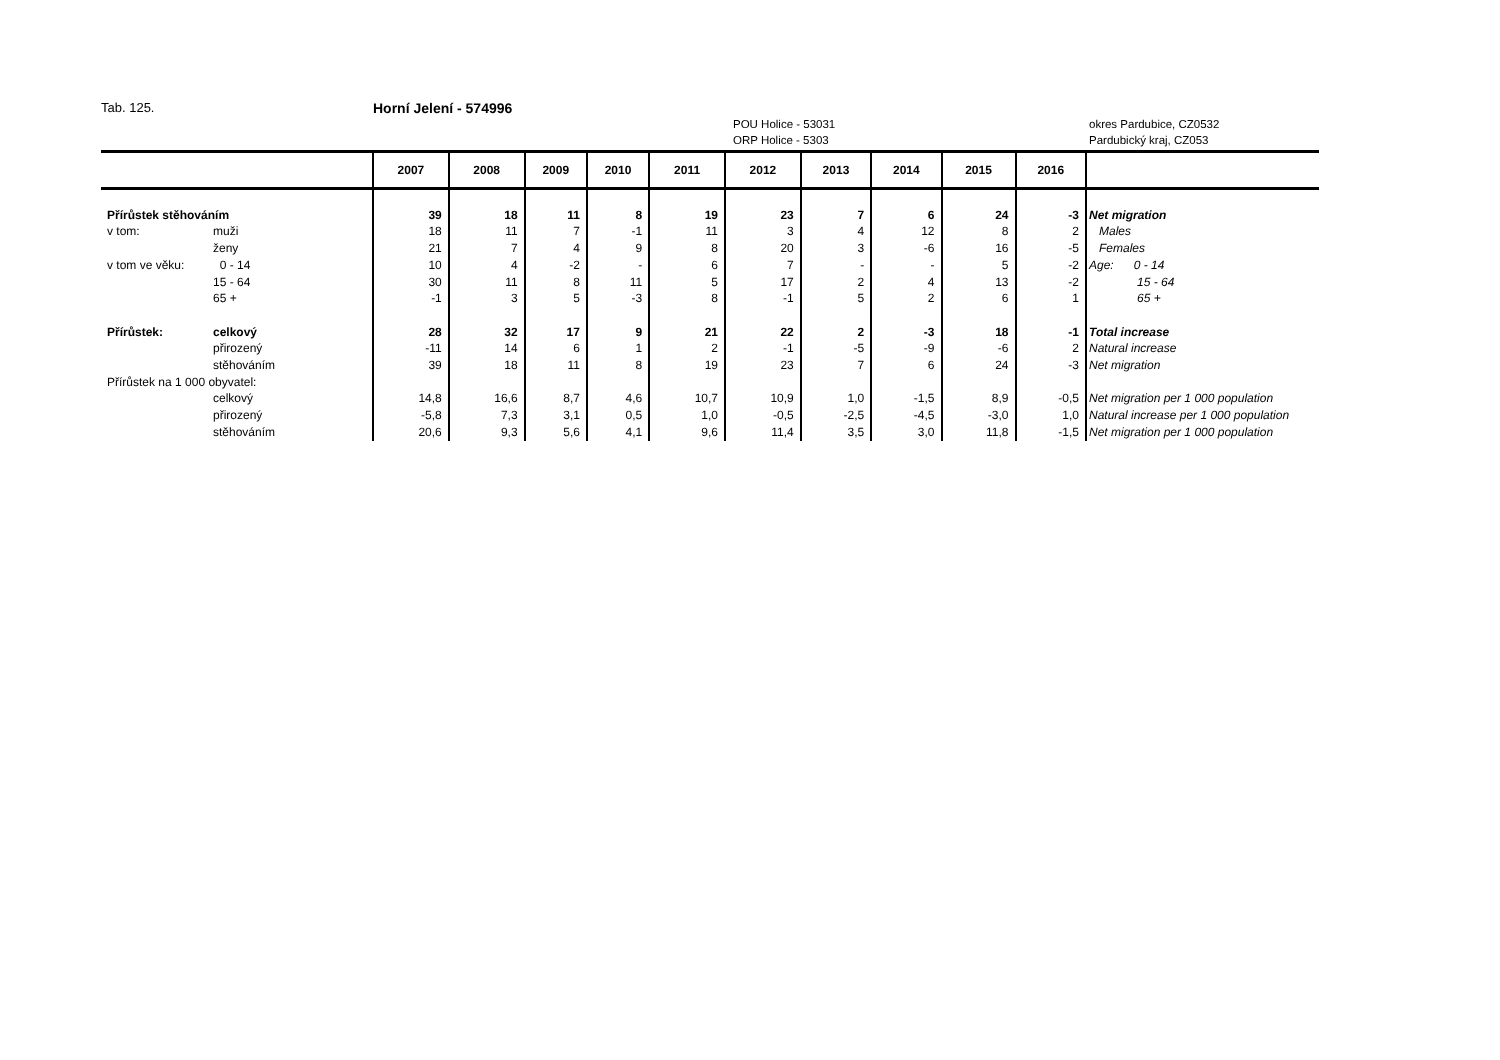Tab. 125. Horní Jelení - 574996
POU Holice - 53031
ORP Holice - 5303
okres Pardubice, CZ0532
Pardubický kraj, CZ053
| | | 2007 | 2008 | 2009 | 2010 | 2011 | 2012 | 2013 | 2014 | 2015 | 2016 | |
| --- | --- | --- | --- | --- | --- | --- | --- | --- | --- | --- | --- | --- |
| Přírůstek stěhováním | | 39 | 18 | 11 | 8 | 19 | 23 | 7 | 6 | 24 | -3 | Net migration |
| v tom: | muži | 18 | 11 | 7 | -1 | 11 | 3 | 4 | 12 | 8 | 2 | Males |
| | ženy | 21 | 7 | 4 | 9 | 8 | 20 | 3 | -6 | 16 | -5 | Females |
| v tom ve věku: | 0 - 14 | 10 | 4 | -2 | - | 6 | 7 | - | - | 5 | -2 | Age: 0 - 14 |
| | 15 - 64 | 30 | 11 | 8 | 11 | 5 | 17 | 2 | 4 | 13 | -2 | 15 - 64 |
| | 65 + | -1 | 3 | 5 | -3 | 8 | -1 | 5 | 2 | 6 | 1 | 65 + |
| Přírůstek: | celkový | 28 | 32 | 17 | 9 | 21 | 22 | 2 | -3 | 18 | -1 | Total increase |
| | přirozený | -11 | 14 | 6 | 1 | 2 | -1 | -5 | -9 | -6 | 2 | Natural increase |
| | stěhováním | 39 | 18 | 11 | 8 | 19 | 23 | 7 | 6 | 24 | -3 | Net migration |
| Přírůstek na 1 000 obyvatel: | | | | | | | | | | | | |
| | celkový | 14,8 | 16,6 | 8,7 | 4,6 | 10,7 | 10,9 | 1,0 | -1,5 | 8,9 | -0,5 | Net migration per 1 000 population |
| | přirozený | -5,8 | 7,3 | 3,1 | 0,5 | 1,0 | -0,5 | -2,5 | -4,5 | -3,0 | 1,0 | Natural increase per 1 000 population |
| | stěhováním | 20,6 | 9,3 | 5,6 | 4,1 | 9,6 | 11,4 | 3,5 | 3,0 | 11,8 | -1,5 | Net migration per 1 000 population |